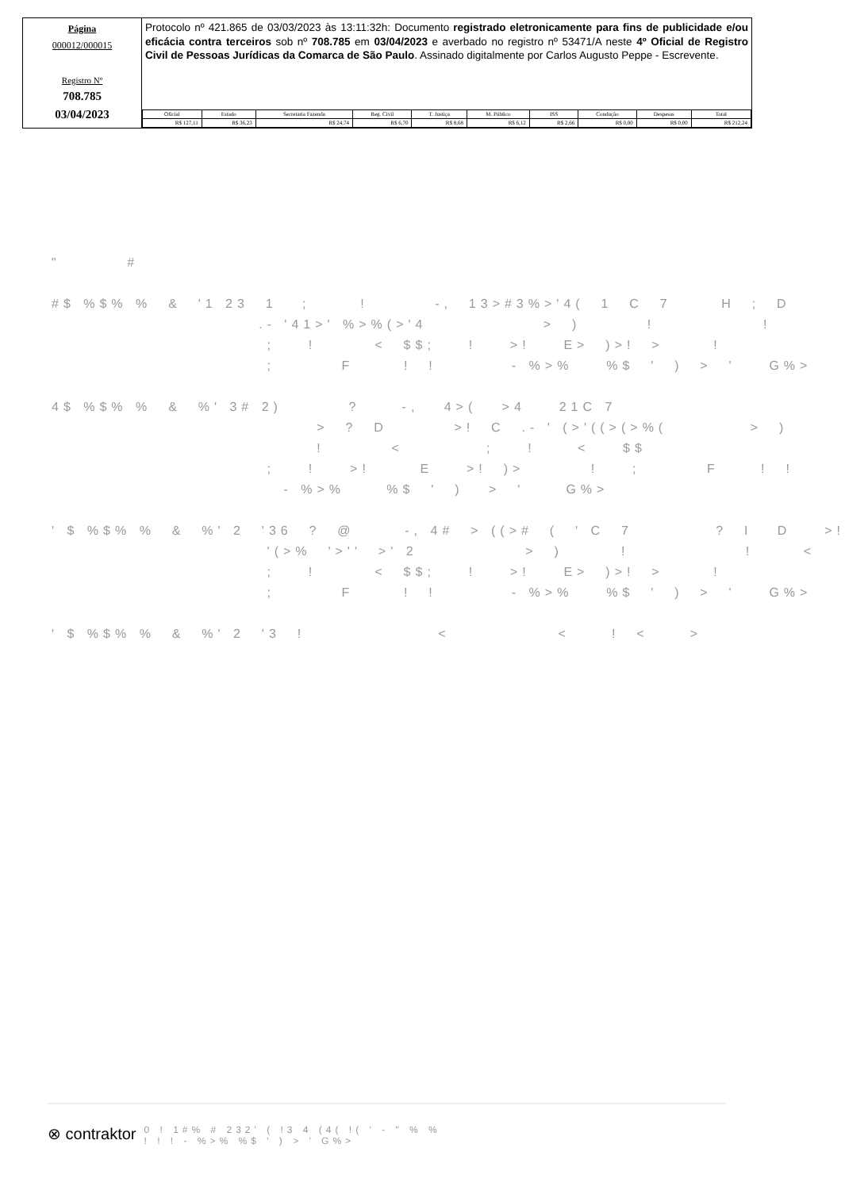Página
000012/000015
Registro Nº
708.785
03/04/2023
Protocolo nº 421.865 de 03/03/2023 às 13:11:32h: Documento registrado eletronicamente para fins de publicidade e/ou eficácia contra terceiros sob nº 708.785 em 03/04/2023 e averbado no registro nº 53471/A neste 4º Oficial de Registro Civil de Pessoas Jurídicas da Comarca de São Paulo. Assinado digitalmente por Carlos Augusto Peppe - Escrevente.
| Oficial | Estado | Secretaria Fazenda | Reg. Civil | T. Justiça | M. Público | ISS | Condução | Despesas | Total |
| --- | --- | --- | --- | --- | --- | --- | --- | --- | --- |
| R$ 127,11 | R$ 36,23 | R$ 24,74 | R$ 6,70 | R$ 8,68 | R$ 6,12 | R$ 2,66 | R$ 0,00 | R$ 0,00 | R$ 212,24 |
" # #$ %$% % & '1 23 1 ; ! -, 13>#3%>'4( 1 C 7 H ; D .- '41>' %>%(>'4 > ) ! ! ; ! < $$; ! >! E> )>! > ! ; F ! ! - %>% %$ ' ) > ' G%> 4$ %$% % & %' 3# 2) ? -, 4>( >4 21C 7 > ? D >! C .- ' (>'((>(>%( > ) ! < ; ! < $$ ; ! >! E >! )> ! ; F ! ! - %>% %$ ' ) > ' G%> ' $ %$% % & %' 2 '36 ? @ -, 4# > ((># ( ' C 7 ? I D >! '(>% '>'' >' 2 > ) ! ! < ; ! < $$; ! >! E> )>! > ! ; F ! ! - %>% %$ ' ) > ' G%> ' $ %$% % & %' 2 '3 ! < < ! < >
⊗ contraktor 0 ! 1#% # 232' ( !3 4 (4( !( ' - " % %
! ! ! - %>% %$ ' ) > ' G%>